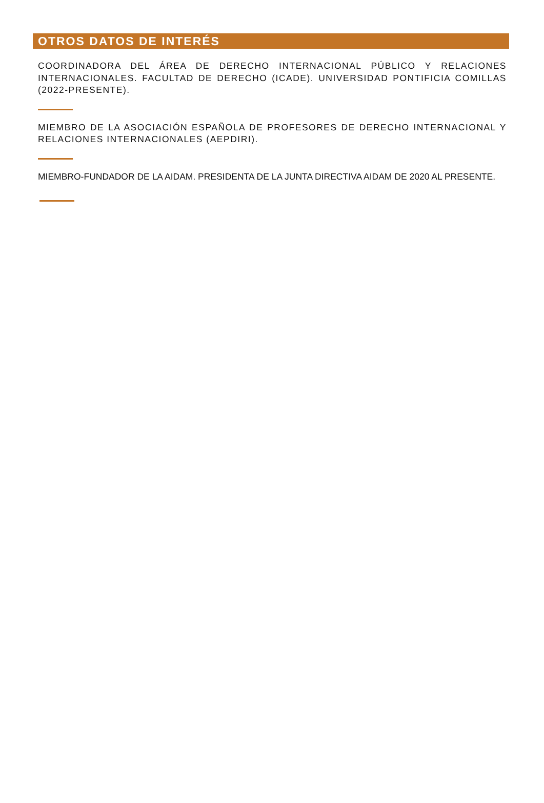OTROS DATOS DE INTERÉS
COORDINADORA DEL ÁREA DE DERECHO INTERNACIONAL PÚBLICO Y RELACIONES INTERNACIONALES. FACULTAD DE DERECHO (ICADE). UNIVERSIDAD PONTIFICIA COMILLAS (2022-PRESENTE).
MIEMBRO DE LA ASOCIACIÓN ESPAÑOLA DE PROFESORES DE DERECHO INTERNACIONAL Y RELACIONES INTERNACIONALES (AEPDIRI).
MIEMBRO-FUNDADOR DE LA AIDAM. PRESIDENTA DE LA JUNTA DIRECTIVA AIDAM DE 2020 AL PRESENTE.